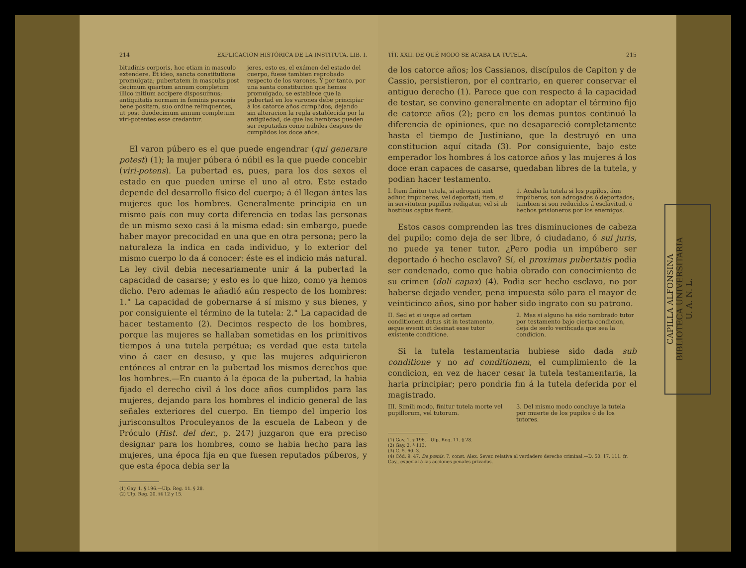214 EXPLICACION HISTÓRICA DE LA INSTITUTA. LIB. I.
bitudinis corporis, hoc etiam in masculo extendere. Et ideo, sancta constitutione promulgata; pubertatem in masculis post decimum quartum annum completum illico initium accipere disposuimus; antiquitatis normam in feminis personis bene positam, suo ordine relinquentes, ut post duodecimum annum completum viri-potentes esse credantur.
jeres, esto es, el exámen del estado del cuerpo, fuese tambien reprobado respecto de los varones. Y por tanto, por una santa constitucion que hemos promulgado, se establece que la pubertad en los varones debe principiar á los catorce años cumplidos; dejando sin alteracion la regla establecida por la antigüedad, de que las hembras pueden ser reputadas como núbiles despues de cumplidos los doce años.
El varon púbero es el que puede engendrar (qui generare potest) (1); la mujer púbera ó núbil es la que puede concebir (viri-potens). La pubertad es, pues, para los dos sexos el estado en que pueden unirse el uno al otro. Este estado depende del desarrollo físico del cuerpo; á él llegan ántes las mujeres que los hombres. Generalmente principia en un mismo país con muy corta diferencia en todas las personas de un mismo sexo casi á la misma edad: sin embargo, puede haber mayor precocidad en una que en otra persona; pero la naturaleza la indica en cada individuo, y lo exterior del mismo cuerpo lo da á conocer: éste es el indicio más natural. La ley civil debia necesariamente unir á la pubertad la capacidad de casarse; y esto es lo que hizo, como ya hemos dicho. Pero ademas le añadió aún respecto de los hombres: 1.° La capacidad de gobernarse á sí mismo y sus bienes, y por consiguiente el término de la tutela: 2.° La capacidad de hacer testamento (2). Decimos respecto de los hombres, porque las mujeres se hallaban sometidas en los primitivos tiempos á una tutela perpétua; es verdad que esta tutela vino á caer en desuso, y que las mujeres adquirieron entónces al entrar en la pubertad los mismos derechos que los hombres.—En cuanto á la época de la pubertad, la habia fijado el derecho civil á los doce años cumplidos para las mujeres, dejando para los hombres el indicio general de las señales exteriores del cuerpo. En tiempo del imperio los jurisconsultos Proculeyanos de la escuela de Labeon y de Próculo (Hist. del der., p. 247) juzgaron que era preciso designar para los hombres, como se habia hecho para las mujeres, una época fija en que fuesen reputados púberos, y que esta época debia ser la
(1) Gay. 1. § 196.—Ulp. Reg. 11. § 28.
(2) Ulp. Reg. 20. §§ 12 y 15.
TÍT. XXII. DE QUÉ MODO SE ACABA LA TUTELA. 215
de los catorce años; los Cassianos, discípulos de Capiton y de Cassio, persistieron, por el contrario, en querer conservar el antiguo derecho (1). Parece que con respecto á la capacidad de testar, se convino generalmente en adoptar el término fijo de catorce años (2); pero en los demas puntos continuó la diferencia de opiniones, que no desapareció completamente hasta el tiempo de Justiniano, que la destruyó en una constitucion aquí citada (3). Por consiguiente, bajo este emperador los hombres á los catorce años y las mujeres á los doce eran capaces de casarse, quedaban libres de la tutela, y podian hacer testamento.
I. Item finitur tutela, si adrogati sint adhuc impuberes, vel deportati; item, si in servitutem pupillus redigatur, vel si ab hostibus captus fuerit.
1. Acaba la tutela si los pupilos, áun impúberos, son adrogados ó deportados; tambien si son reducidos á esclavitud, ó hechos prisioneros por los enemigos.
Estos casos comprenden las tres disminuciones de cabeza del pupilo; como deja de ser libre, ó ciudadano, ó sui juris, no puede ya tener tutor. ¿Pero podia un impúbero ser deportado ó hecho esclavo? Sí, el proximus pubertatis podia ser condenado, como que habia obrado con conocimiento de su crímen (doli capax) (4). Podia ser hecho esclavo, no por haberse dejado vender, pena impuesta sólo para el mayor de veinticinco años, sino por haber sido ingrato con su patrono.
II. Sed et si usque ad certam conditionem datus sit in testamento, æque evenit ut desinat esse tutor existente conditione.
2. Mas si alguno ha sido nombrado tutor por testamento bajo cierta condicion, deja de serlo verificada que sea la condicion.
Si la tutela testamentaria hubiese sido dada sub conditione y no ad conditionem, el cumplimiento de la condicion, en vez de hacer cesar la tutela testamentaria, la haria principiar; pero pondria fin á la tutela deferida por el magistrado.
III. Simili modo, finitur tutela morte vel pupillorum, vel tutorum.
3. Del mismo modo concluye la tutela por muerte de los pupilos ó de los tutores.
(1) Gay. 1. § 196.—Ulp. Reg. 11. § 28.
(2) Gay. 2. § 113.
(3) C. 5. 60. 3.
(4) Cód. 9. 47. De pœnis, 7. const. Alex. Sever. relativa al verdadero derecho criminal.—D. 50. 17. 111. fr. Gay., especial á las acciones penales privadas.
CAPILLA ALFONSINA
BIBLIOTECA UNIVERSITARIA
U. A. N. L.